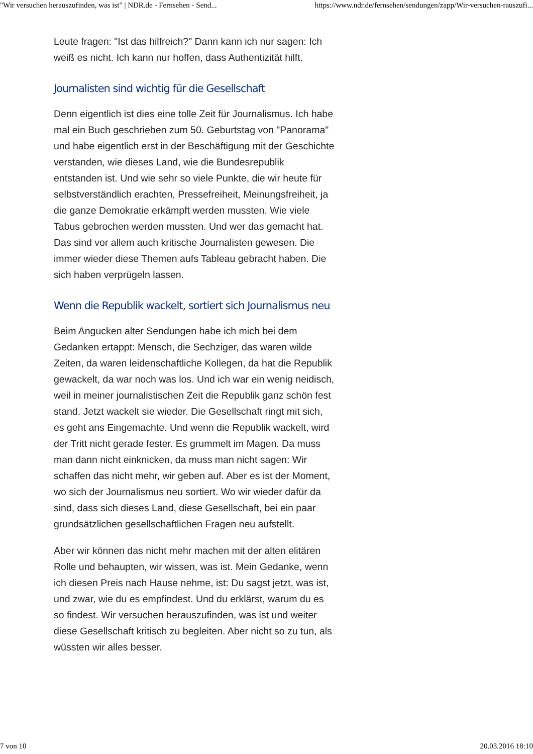"Wir versuchen herauszufinden, was ist" | NDR.de - Fernsehen - Send... https://www.ndr.de/fernsehen/sendungen/zapp/Wir-versuchen-rauszufi...
Leute fragen: "Ist das hilfreich?" Dann kann ich nur sagen: Ich weiß es nicht. Ich kann nur hoffen, dass Authentizität hilft.
Journalisten sind wichtig für die Gesellschaft
Denn eigentlich ist dies eine tolle Zeit für Journalismus. Ich habe mal ein Buch geschrieben zum 50. Geburtstag von "Panorama" und habe eigentlich erst in der Beschäftigung mit der Geschichte verstanden, wie dieses Land, wie die Bundesrepublik entstanden ist. Und wie sehr so viele Punkte, die wir heute für selbstverständlich erachten, Pressefreiheit, Meinungsfreiheit, ja die ganze Demokratie erkämpft werden mussten. Wie viele Tabus gebrochen werden mussten. Und wer das gemacht hat. Das sind vor allem auch kritische Journalisten gewesen. Die immer wieder diese Themen aufs Tableau gebracht haben. Die sich haben verprügeln lassen.
Wenn die Republik wackelt, sortiert sich Journalismus neu
Beim Angucken alter Sendungen habe ich mich bei dem Gedanken ertappt: Mensch, die Sechziger, das waren wilde Zeiten, da waren leidenschaftliche Kollegen, da hat die Republik gewackelt, da war noch was los. Und ich war ein wenig neidisch, weil in meiner journalistischen Zeit die Republik ganz schön fest stand. Jetzt wackelt sie wieder. Die Gesellschaft ringt mit sich, es geht ans Eingemachte. Und wenn die Republik wackelt, wird der Tritt nicht gerade fester. Es grummelt im Magen. Da muss man dann nicht einknicken, da muss man nicht sagen: Wir schaffen das nicht mehr, wir geben auf. Aber es ist der Moment, wo sich der Journalismus neu sortiert. Wo wir wieder dafür da sind, dass sich dieses Land, diese Gesellschaft, bei ein paar grundsätzlichen gesellschaftlichen Fragen neu aufstellt.
Aber wir können das nicht mehr machen mit der alten elitären Rolle und behaupten, wir wissen, was ist. Mein Gedanke, wenn ich diesen Preis nach Hause nehme, ist: Du sagst jetzt, was ist, und zwar, wie du es empfindest. Und du erklärst, warum du es so findest. Wir versuchen herauszufinden, was ist und weiter diese Gesellschaft kritisch zu begleiten. Aber nicht so zu tun, als wüssten wir alles besser.
7 von 10 20.03.2016 18:10